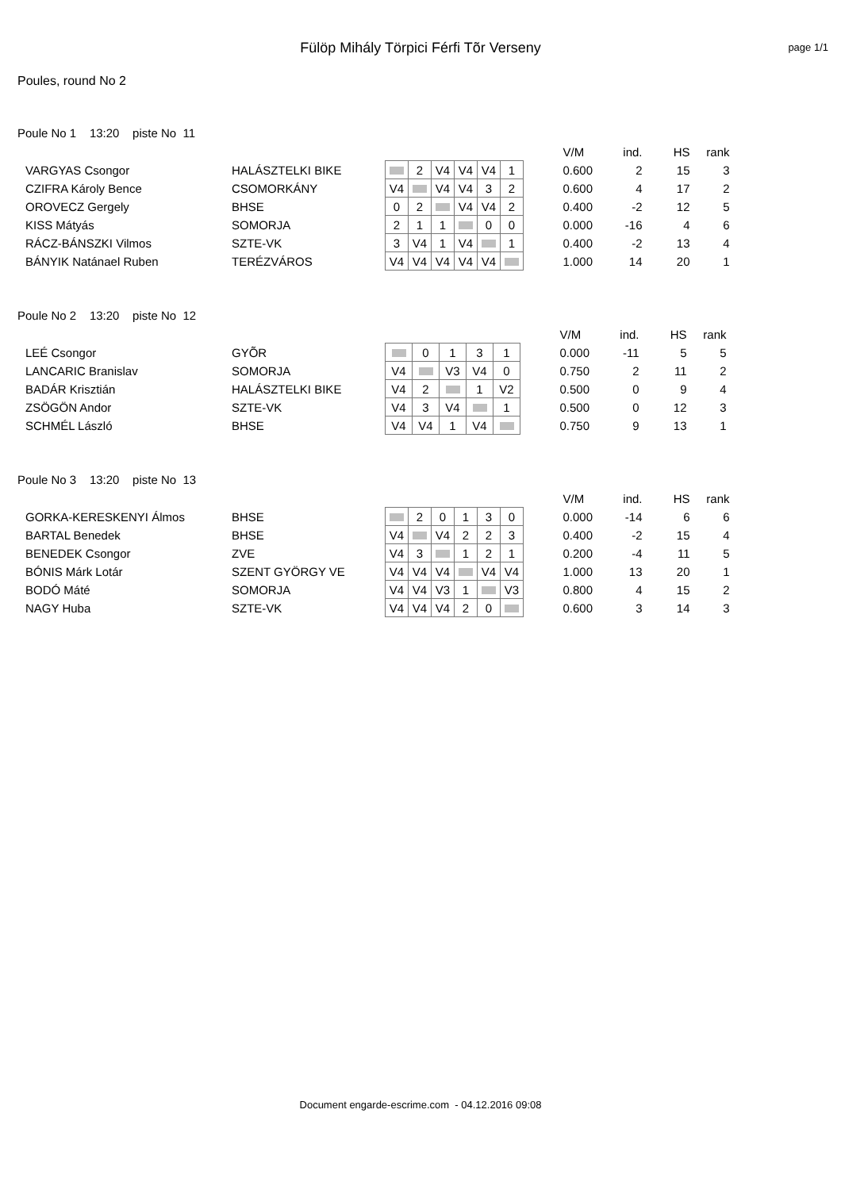Fülöp Mihály Törpici Férfi Tõr Verseny
page 1/1
Poules, round No 2
Poule No 1 13:20 piste No 11
| | | | | | | | | | V/M | ind. | HS | rank |
| VARGYAS Csongor | HALÁSZTELKI BIKE | | 2 | V4 | V4 | V4 | 1 | | 0.600 | 2 | 15 | 3 |
| CZIFRA Károly Bence | CSOMORKÁNY | V4 | | V4 | V4 | 3 | 2 | | 0.600 | 4 | 17 | 2 |
| OROVECZ Gergely | BHSE | 0 | 2 | | V4 | V4 | 2 | | 0.400 | -2 | 12 | 5 |
| KISS Mátyás | SOMORJA | 2 | 1 | 1 | | 0 | 0 | | 0.000 | -16 | 4 | 6 |
| RÁCZ-BÁNSZKI Vilmos | SZTE-VK | 3 | V4 | 1 | V4 | | 1 | | 0.400 | -2 | 13 | 4 |
| BÁNYIK Natánael Ruben | TERÉZVÁROS | V4 | V4 | V4 | V4 | V4 | | | 1.000 | 14 | 20 | 1 |
Poule No 2 13:20 piste No 12
| | | | | | | | | V/M | ind. | HS | rank |
| LEÉ Csongor | GYÕR | | 0 | 1 | 3 | 1 | | 0.000 | -11 | 5 | 5 |
| LANCARIC Branislav | SOMORJA | V4 | | V3 | V4 | 0 | | 0.750 | 2 | 11 | 2 |
| BADÁR Krisztián | HALÁSZTELKI BIKE | V4 | 2 | | 1 | V2 | | 0.500 | 0 | 9 | 4 |
| ZSÖGÖN Andor | SZTE-VK | V4 | 3 | V4 | | 1 | | 0.500 | 0 | 12 | 3 |
| SCHMÉL László | BHSE | V4 | V4 | 1 | V4 | | | 0.750 | 9 | 13 | 1 |
Poule No 3 13:20 piste No 13
| | | | | | | | | | V/M | ind. | HS | rank |
| GORKA-KERESKENYI Álmos | BHSE | | 2 | 0 | 1 | 3 | 0 | | 0.000 | -14 | 6 | 6 |
| BARTAL Benedek | BHSE | V4 | | V4 | 2 | 2 | 3 | | 0.400 | -2 | 15 | 4 |
| BENEDEK Csongor | ZVE | V4 | 3 | | 1 | 2 | 1 | | 0.200 | -4 | 11 | 5 |
| BÓNIS Márk Lotár | SZENT GYÖRGY VE | V4 | V4 | V4 | | V4 | V4 | | 1.000 | 13 | 20 | 1 |
| BODÓ Máté | SOMORJA | V4 | V4 | V3 | 1 | | V3 | | 0.800 | 4 | 15 | 2 |
| NAGY Huba | SZTE-VK | V4 | V4 | V4 | 2 | 0 | | | 0.600 | 3 | 14 | 3 |
Document engarde-escrime.com - 04.12.2016 09:08